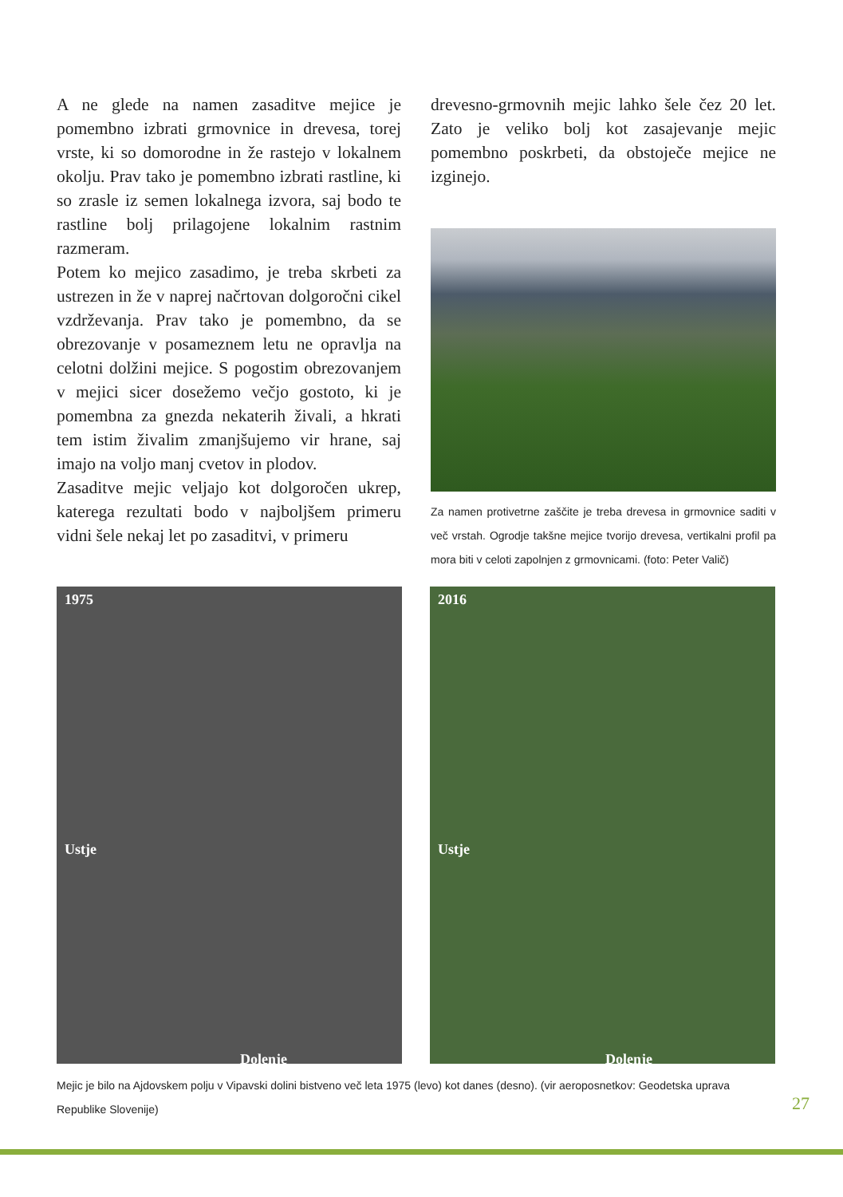A ne glede na namen zasaditve mejice je pomembno izbrati grmovnice in drevesa, torej vrste, ki so domorodne in že rastejo v lokalnem okolju. Prav tako je pomembno izbrati rastline, ki so zrasle iz semen lokalnega izvora, saj bodo te rastline bolj prilagojene lokalnim rastnim razmeram.
Potem ko mejico zasadimo, je treba skrbeti za ustrezen in že v naprej načrtovan dolgoročni cikel vzdrževanja. Prav tako je pomembno, da se obrezovanje v posameznem letu ne opravlja na celotni dolžini mejice. S pogostim obrezovanjem v mejici sicer dosežemo večjo gostoto, ki je pomembna za gnezda nekaterih živali, a hkrati tem istim živalim zmanjšujemo vir hrane, saj imajo na voljo manj cvetov in plodov.
Zasaditve mejic veljajo kot dolgoročen ukrep, katerega rezultati bodo v najboljšem primeru vidni šele nekaj let po zasaditvi, v primeru
drevesno-grmovnih mejic lahko šele čez 20 let. Zato je veliko bolj kot zasajevanje mejic pomembno poskrbeti, da obstoječe mejice ne izginejo.
Za namen protivetrne zaščite je treba drevesa in grmovnice saditi v več vrstah. Ogrodje takšne mejice tvorijo drevesa, vertikalni profil pa mora biti v celoti zapolnjen z grmovnicami. (foto: Peter Valič)
1975
Ustje
Dolenje
2016
Ustje
Dolenje
Mejic je bilo na Ajdovskem polju v Vipavski dolini bistveno več leta 1975 (levo) kot danes (desno). (vir aeroposnetkov: Geodetska uprava Republike Slovenije)
27